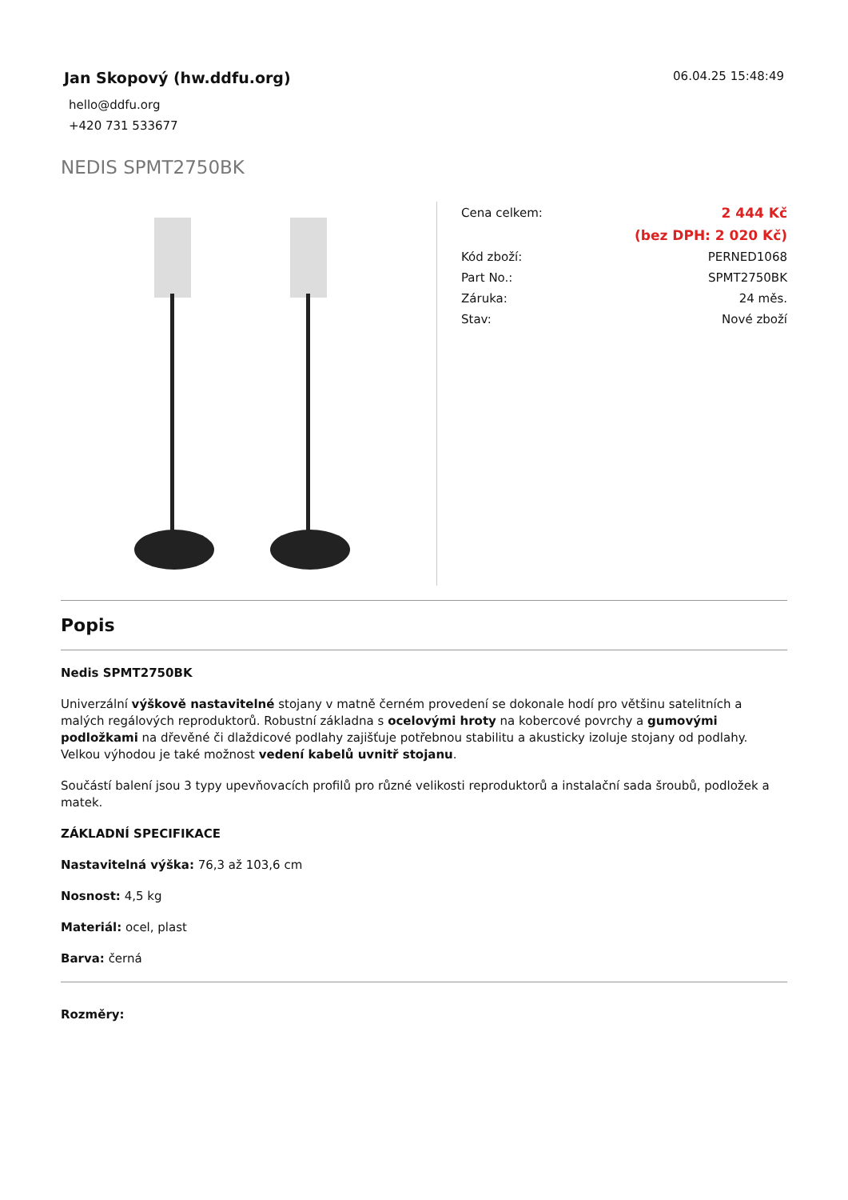Jan Skopový (hw.ddfu.org)
hello@ddfu.org
+420 731 533677
06.04.25 15:48:49
NEDIS SPMT2750BK
| Cena celkem: | 2 444 Kč |
| | (bez DPH: 2 020 Kč) |
| Kód zboží: | PERNED1068 |
| Part No.: | SPMT2750BK |
| Záruka: | 24 měs. |
| Stav: | Nové zboží |
Popis
Nedis SPMT2750BK
Univerzální výškově nastavitelné stojany v matně černém provedení se dokonale hodí pro většinu satelitních a malých regálových reproduktorů. Robustní základna s ocelovými hroty na kobercové povrchy a gumovými podložkami na dřevěné či dlaždicové podlahy zajišťuje potřebnou stabilitu a akusticky izoluje stojany od podlahy. Velkou výhodou je také možnost vedení kabelů uvnitř stojanu.
Součástí balení jsou 3 typy upevňovacích profilů pro různé velikosti reproduktorů a instalační sada šroubů, podložek a matek.
ZÁKLADNÍ SPECIFIKACE
Nastavitelná výška: 76,3 až 103,6 cm
Nosnost: 4,5 kg
Materiál: ocel, plast
Barva: černá
Rozměry: